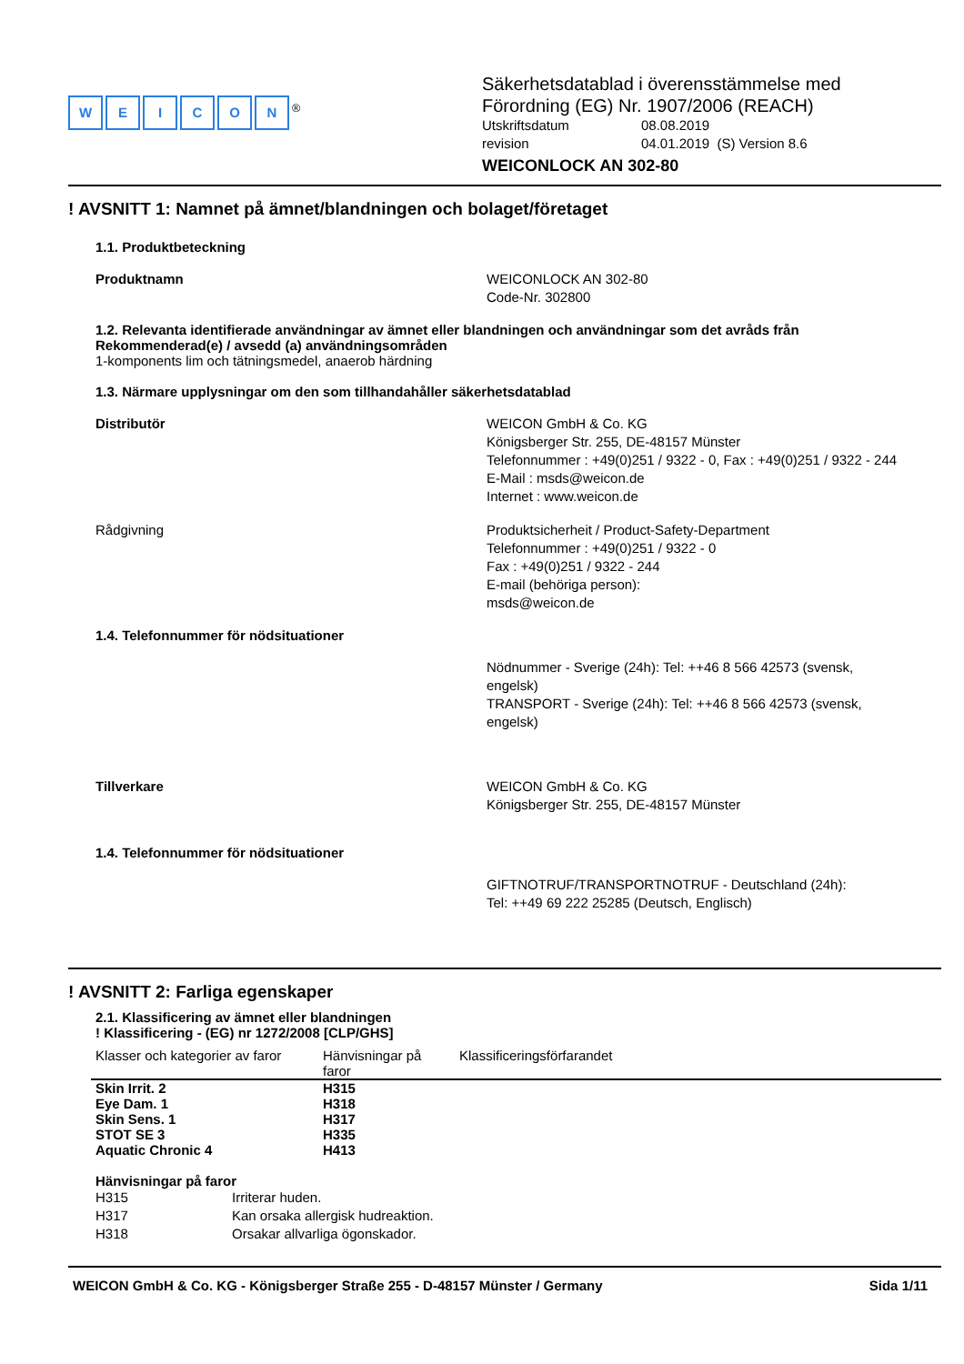WEICON<sup>®</sup>
Säkerhetsdatablad i överensstämmelse med
Förordning (EG) Nr. 1907/2006 (REACH)
Utskriftsdatum 08.08.2019
revision 04.01.2019 (S) Version 8.6
WEICONLOCK AN 302-80
! AVSNITT 1: Namnet på ämnet/blandningen och bolaget/företaget
1.1. Produktbeteckning
Produktnamn WEICONLOCK AN 302-80
Code-Nr. 302800
1.2. Relevanta identifierade användningar av ämnet eller blandningen och användningar som det avråds från
Rekommenderad(e) / avsedd (a) användningsområden
1-komponents lim och tätningsmedel, anaerob härdning
1.3. Närmare upplysningar om den som tillhandahåller säkerhetsdatablad
Distributör WEICON GmbH & Co. KG
Königsberger Str. 255, DE-48157 Münster
Telefonnummer : +49(0)251 / 9322 - 0, Fax : +49(0)251 / 9322 - 244
E-Mail : msds@weicon.de
Internet : www.weicon.de
Rådgivning Produktsicherheit / Product-Safety-Department
Telefonnummer : +49(0)251 / 9322 - 0
Fax : +49(0)251 / 9322 - 244
E-mail (behöriga person):
msds@weicon.de
1.4. Telefonnummer för nödsituationer
Nödnummer - Sverige (24h): Tel: ++46 8 566 42573 (svensk,
engelsk)
TRANSPORT - Sverige (24h): Tel: ++46 8 566 42573 (svensk,
engelsk)
Tillverkare WEICON GmbH & Co. KG
Königsberger Str. 255, DE-48157 Münster
1.4. Telefonnummer för nödsituationer
GIFTNOTRUF/TRANSPORTNOTRUF - Deutschland (24h):
Tel: ++49 69 222 25285 (Deutsch, Englisch)
! AVSNITT 2: Farliga egenskaper
2.1. Klassificering av ämnet eller blandningen
! Klassificering - (EG) nr 1272/2008 [CLP/GHS]
| Klasser och kategorier av faror | Hänvisningar på faror | Klassificeringsförfarandet |
| --- | --- | --- |
| Skin Irrit. 2 | H315 | |
| Eye Dam. 1 | H318 | |
| Skin Sens. 1 | H317 | |
| STOT SE 3 | H335 | |
| Aquatic Chronic 4 | H413 | |
Hänvisningar på faror
H315 Irriterar huden.
H317 Kan orsaka allergisk hudreaktion.
H318 Orsakar allvarliga ögonskador.
WEICON GmbH & Co. KG - Königsberger Straße 255 - D-48157 Münster / Germany Sida 1/11